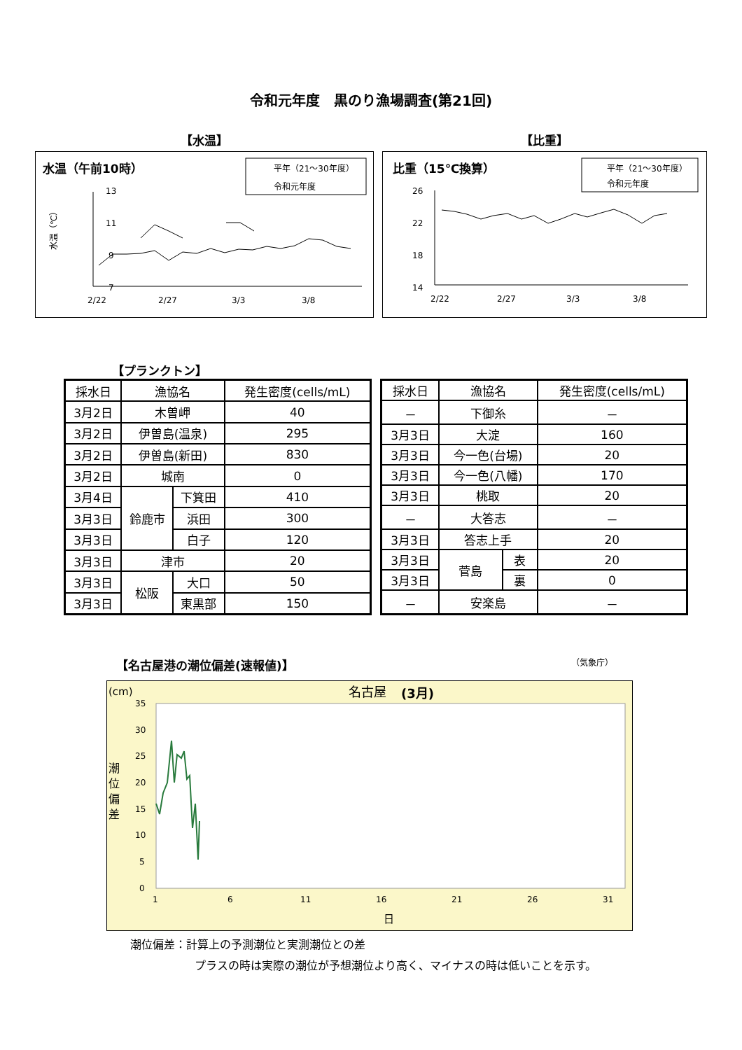令和元年度　黒のり漁場調査(第21回)
【水温】
水温（午前10時）
平年（21～30年度）
令和元年度
13
11
9
7
水温（℃）
2/22
2/27
3/3
3/8
【比重】
比重（15℃換算）
平年（21～30年度）
令和元年度
26
22
18
14
2/22
2/27
3/3
3/8
【プランクトン】
| 採水日 | 漁協名 | | 発生密度(cells/mL) |
| 3月2日 | 木曽岬 | | 40 |
| 3月2日 | 伊曽島(温泉) | | 295 |
| 3月2日 | 伊曽島(新田) | | 830 |
| 3月2日 | 城南 | | 0 |
| 3月4日 | 鈴鹿市 | 下箕田 | 410 |
| 3月3日 | | 浜田 | 300 |
| 3月3日 | | 白子 | 120 |
| 3月3日 | 津市 | | 20 |
| 3月3日 | 松阪 | 大口 | 50 |
| 3月3日 | | 東黒部 | 150 |
| 採水日 | 漁協名 | | 発生密度(cells/mL) |
| － | 下御糸 | | － |
| 3月3日 | 大淀 | | 160 |
| 3月3日 | 今一色(台場) | | 20 |
| 3月3日 | 今一色(八幡) | | 170 |
| 3月3日 | 桃取 | | 20 |
| － | 大答志 | | － |
| 3月3日 | 答志上手 | | 20 |
| 3月3日 | 菅島 | 表 | 20 |
| 3月3日 | | 裏 | 0 |
| － | 安楽島 | | － |
【名古屋港の潮位偏差(速報値)】 （気象庁）
(cm)
名古屋
(3月)
35
30
25
20
15
10
5
0
潮
位
偏
差
1
6
11
16
21
26
31
日
潮位偏差：計算上の予測潮位と実測潮位との差
プラスの時は実際の潮位が予想潮位より高く、マイナスの時は低いことを示す。